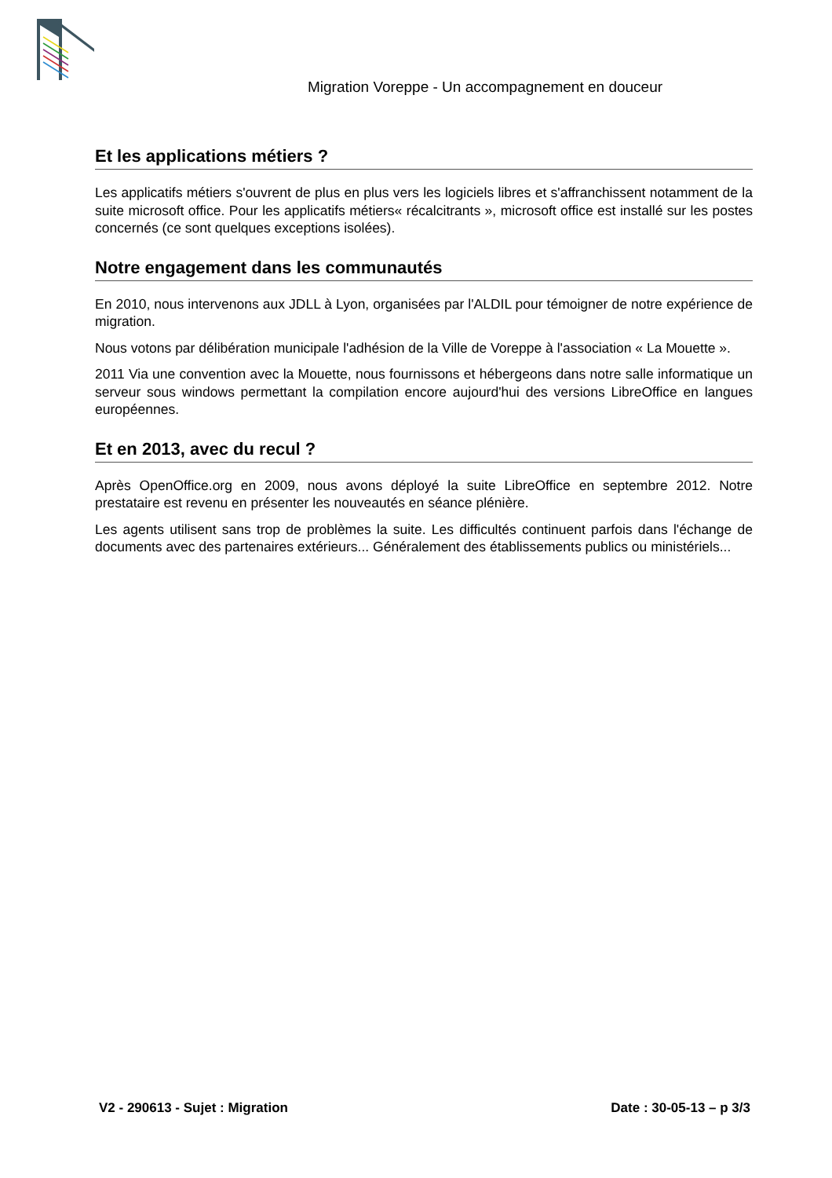Migration Voreppe - Un accompagnement en douceur
Et les applications métiers ?
Les applicatifs métiers s'ouvrent de plus en plus vers les logiciels libres et s'affranchissent notamment de la suite microsoft office. Pour les applicatifs métiers« récalcitrants », microsoft office est installé sur les postes concernés (ce sont quelques exceptions isolées).
Notre engagement dans les communautés
En 2010, nous intervenons aux JDLL à Lyon, organisées par l'ALDIL pour témoigner de notre expérience de migration.
Nous votons par délibération municipale l'adhésion de la Ville de Voreppe à l'association « La Mouette ».
2011 Via une convention avec la Mouette, nous fournissons et hébergeons dans notre salle informatique un serveur sous windows permettant la compilation encore aujourd'hui des versions LibreOffice en langues européennes.
Et en 2013, avec du recul ?
Après OpenOffice.org en 2009, nous avons déployé la suite LibreOffice en septembre 2012. Notre prestataire est revenu en présenter les nouveautés en séance plénière.
Les agents utilisent sans trop de problèmes la suite. Les difficultés continuent parfois dans l'échange de documents avec des partenaires extérieurs... Généralement des établissements publics ou ministériels...
V2 - 290613 - Sujet : Migration Date : 30-05-13 – p 3/3